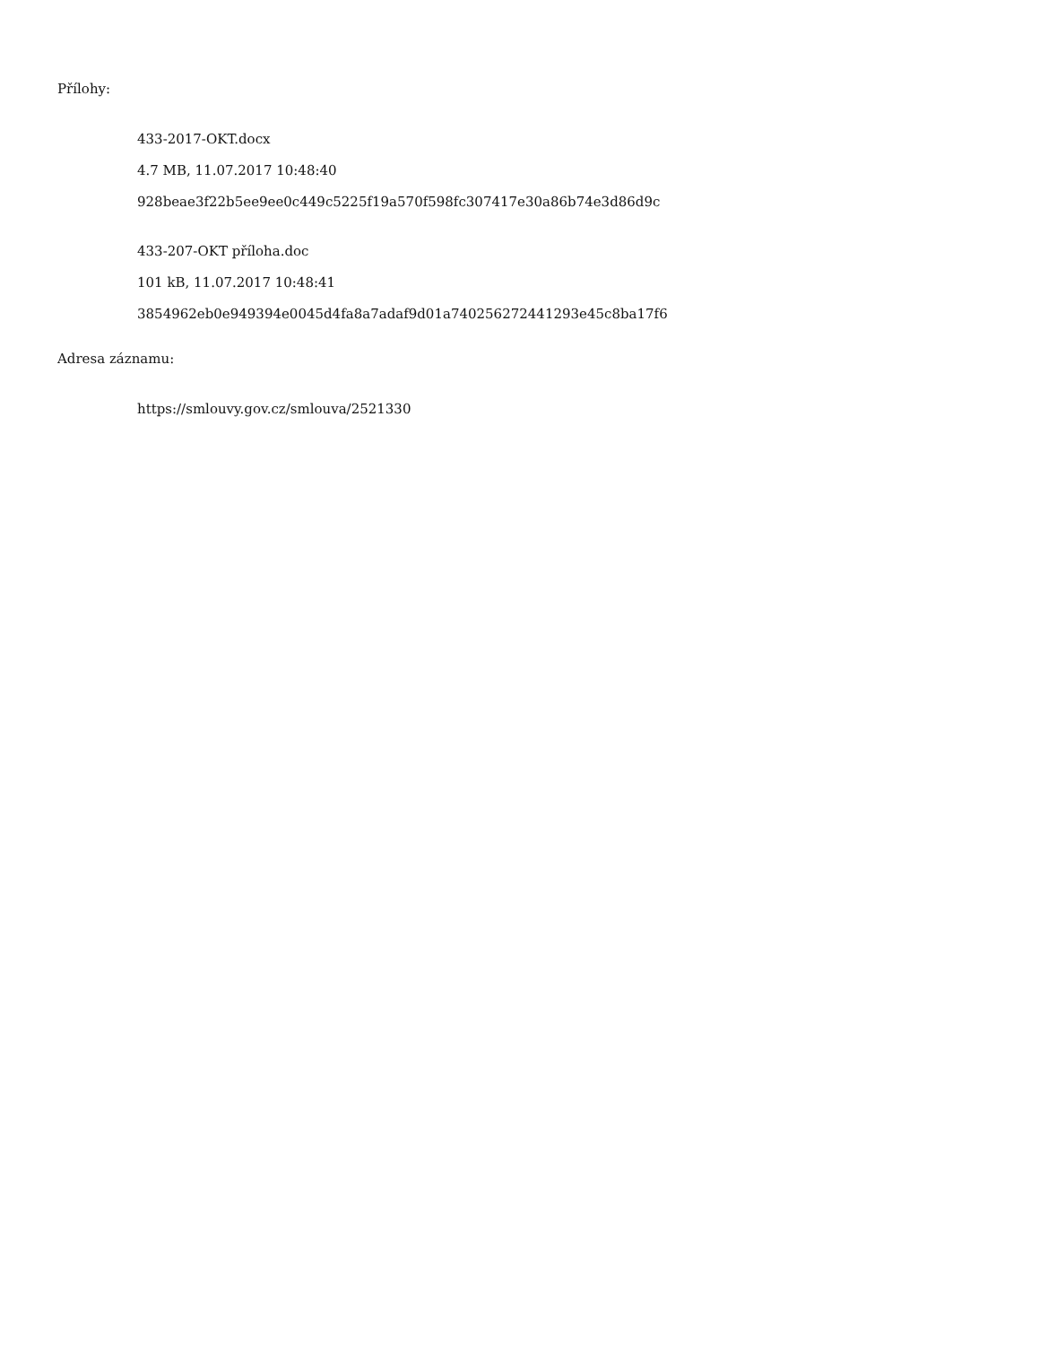Přílohy:
433-2017-OKT.docx
4.7 MB, 11.07.2017 10:48:40
928beae3f22b5ee9ee0c449c5225f19a570f598fc307417e30a86b74e3d86d9c
433-207-OKT příloha.doc
101 kB, 11.07.2017 10:48:41
3854962eb0e949394e0045d4fa8a7adaf9d01a740256272441293e45c8ba17f6
Adresa záznamu:
https://smlouvy.gov.cz/smlouva/2521330